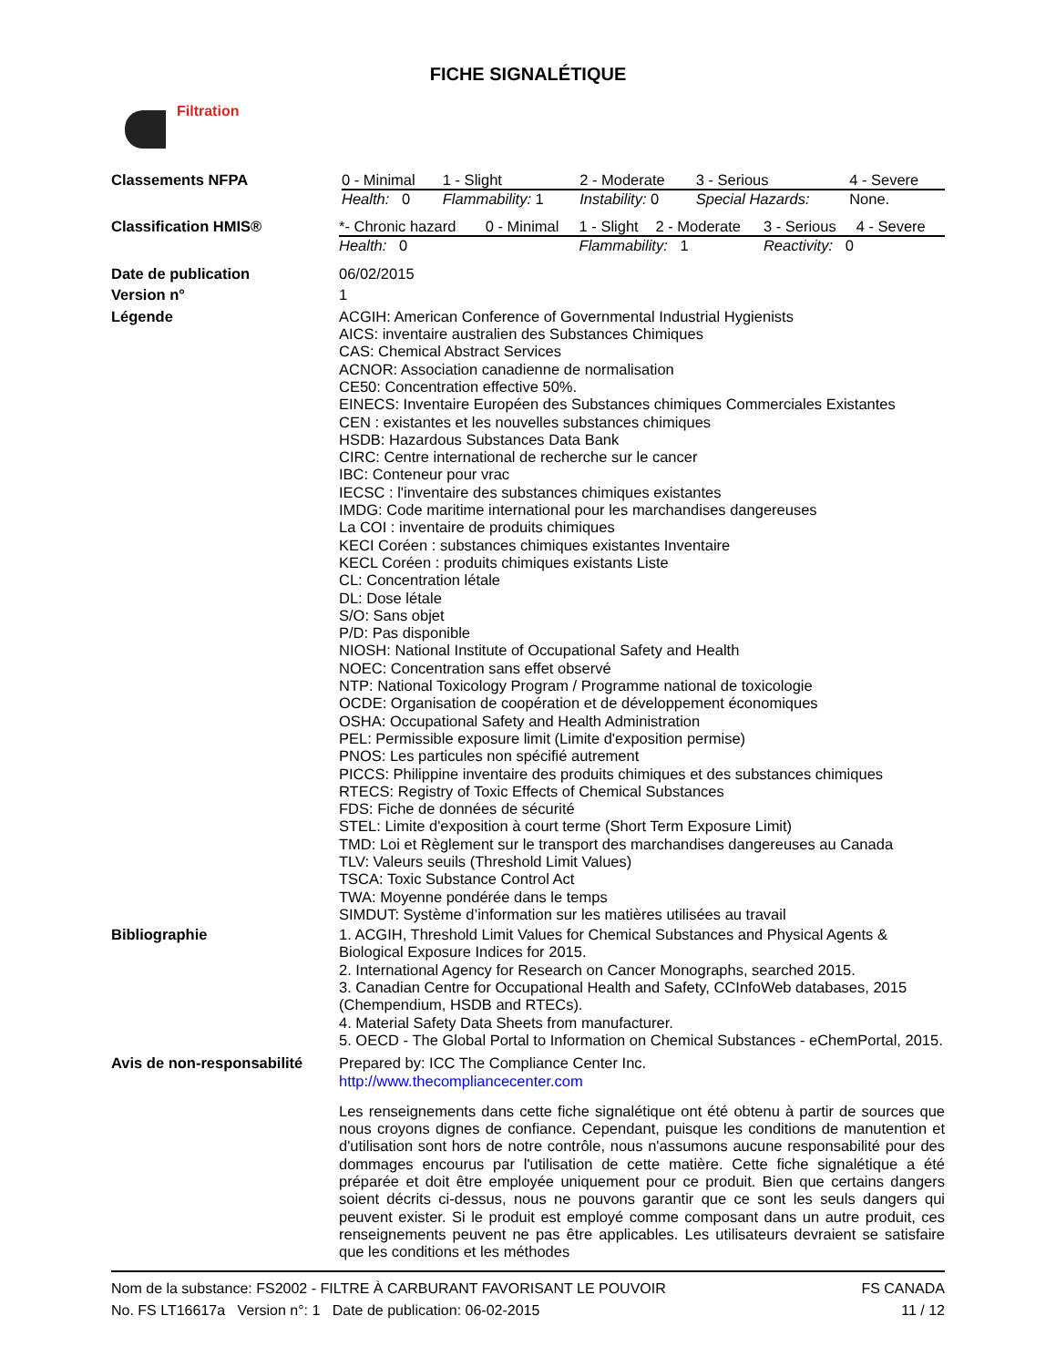FICHE SIGNALÉTIQUE
Filtration
Classements NFPA
| 0 - Minimal | 1 - Slight | 2 - Moderate | 3 - Serious | 4 - Severe |
| Health: 0 | Flammability: 1 | Instability: 0 | Special Hazards: | None. |
Classification HMIS®
| *- Chronic hazard | 0 - Minimal | 1 - Slight | 2 - Moderate | 3 - Serious | 4 - Severe |
| Health: 0 | | Flammability: 1 | | Reactivity: 0 | |
Date de publication
06/02/2015
Version n°
1
Légende
ACGIH: American Conference of Governmental Industrial Hygienists
AICS: inventaire australien des Substances Chimiques
CAS: Chemical Abstract Services
ACNOR: Association canadienne de normalisation
CE50: Concentration effective 50%.
EINECS: Inventaire Européen des Substances chimiques Commerciales Existantes
CEN : existantes et les nouvelles substances chimiques
HSDB: Hazardous Substances Data Bank
CIRC: Centre international de recherche sur le cancer
IBC: Conteneur pour vrac
IECSC : l'inventaire des substances chimiques existantes
IMDG: Code maritime international pour les marchandises dangereuses
La COI : inventaire de produits chimiques
KECI Coréen : substances chimiques existantes Inventaire
KECL Coréen : produits chimiques existants Liste
CL: Concentration létale
DL: Dose létale
S/O: Sans objet
P/D: Pas disponible
NIOSH: National Institute of Occupational Safety and Health
NOEC: Concentration sans effet observé
NTP: National Toxicology Program / Programme national de toxicologie
OCDE: Organisation de coopération et de développement économiques
OSHA: Occupational Safety and Health Administration
PEL: Permissible exposure limit (Limite d'exposition permise)
PNOS: Les particules non spécifié autrement
PICCS: Philippine inventaire des produits chimiques et des substances chimiques
RTECS: Registry of Toxic Effects of Chemical Substances
FDS: Fiche de données de sécurité
STEL: Limite d'exposition à court terme (Short Term Exposure Limit)
TMD: Loi et Règlement sur le transport des marchandises dangereuses au Canada
TLV: Valeurs seuils (Threshold Limit Values)
TSCA: Toxic Substance Control Act
TWA: Moyenne pondérée dans le temps
SIMDUT: Système d’information sur les matières utilisées au travail
Bibliographie
1. ACGIH, Threshold Limit Values for Chemical Substances and Physical Agents & Biological Exposure Indices for 2015.
2. International Agency for Research on Cancer Monographs, searched 2015.
3. Canadian Centre for Occupational Health and Safety, CCInfoWeb databases, 2015 (Chempendium, HSDB and RTECs).
4. Material Safety Data Sheets from manufacturer.
5. OECD - The Global Portal to Information on Chemical Substances - eChemPortal, 2015.
Avis de non-responsabilité
Prepared by: ICC The Compliance Center Inc.
http://www.thecompliancecenter.com
Les renseignements dans cette fiche signalétique ont été obtenu à partir de sources que nous croyons dignes de confiance. Cependant, puisque les conditions de manutention et d'utilisation sont hors de notre contrôle, nous n'assumons aucune responsabilité pour des dommages encourus par l'utilisation de cette matière. Cette fiche signalétique a été préparée et doit être employée uniquement pour ce produit. Bien que certains dangers soient décrits ci-dessus, nous ne pouvons garantir que ce sont les seuls dangers qui peuvent exister. Si le produit est employé comme composant dans un autre produit, ces renseignements peuvent ne pas être applicables. Les utilisateurs devraient se satisfaire que les conditions et les méthodes
Nom de la substance: FS2002 - FILTRE À CARBURANT FAVORISANT LE POUVOIR
No. FS LT16617a Version n°: 1 Date de publication: 06-02-2015
FS CANADA
11 / 12